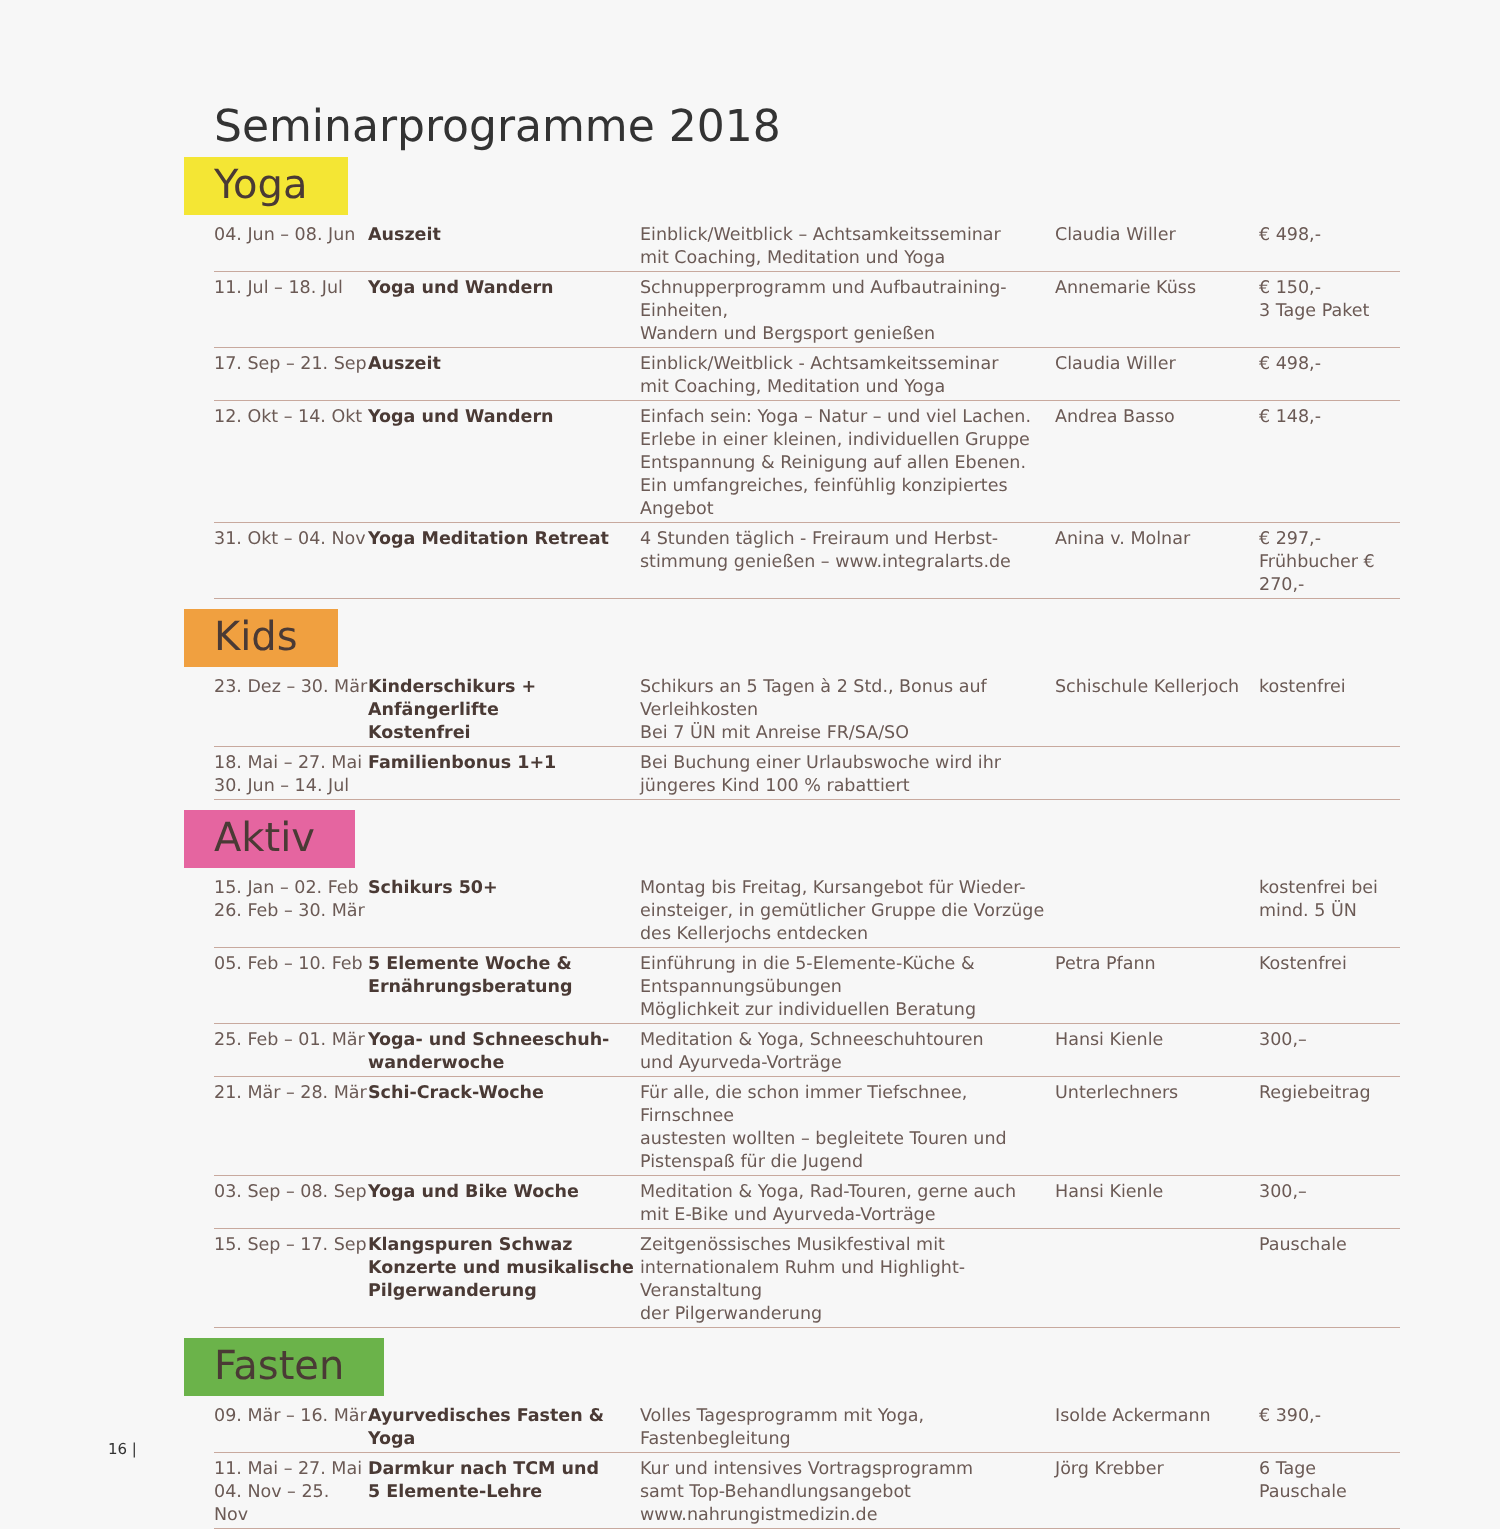Seminarprogramme 2018
Yoga
| 04. Jun – 08. Jun | Auszeit | Einblick/Weitblick – Achtsamkeitsseminar mit Coaching, Meditation und Yoga | Claudia Willer | € 498,- |
| 11. Jul – 18. Jul | Yoga und Wandern | Schnupperprogramm und Aufbautraining-Einheiten, Wandern und Bergsport genießen | Annemarie Küss | € 150,- 3 Tage Paket |
| 17. Sep – 21. Sep | Auszeit | Einblick/Weitblick - Achtsamkeitsseminar mit Coaching, Meditation und Yoga | Claudia Willer | € 498,- |
| 12. Okt – 14. Okt | Yoga und Wandern | Einfach sein: Yoga – Natur – und viel Lachen. Erlebe in einer kleinen, individuellen Gruppe Entspannung & Reinigung auf allen Ebenen. Ein umfangreiches, feinfühlig konzipiertes Angebot | Andrea Basso | € 148,- |
| 31. Okt – 04. Nov | Yoga Meditation Retreat | 4 Stunden täglich - Freiraum und Herbst- stimmung genießen – www.integralarts.de | Anina v. Molnar | € 297,- Frühbucher € 270,- |
Kids
| 23. Dez – 30. Mär | Kinderschikurs + Anfängerlifte Kostenfrei | Schikurs an 5 Tagen à 2 Std., Bonus auf Verleihkosten Bei 7 ÜN mit Anreise FR/SA/SO | Schischule Kellerjoch | kostenfrei |
| 18. Mai – 27. Mai 30. Jun – 14. Jul | Familienbonus 1+1 | Bei Buchung einer Urlaubswoche wird ihr jüngeres Kind 100 % rabattiert | | |
Aktiv
| 15. Jan – 02. Feb 26. Feb – 30. Mär | Schikurs 50+ | Montag bis Freitag, Kursangebot für Wieder- einsteiger, in gemütlicher Gruppe die Vorzüge des Kellerjochs entdecken | | kostenfrei bei mind. 5 ÜN |
| 05. Feb – 10. Feb | 5 Elemente Woche & Ernährungsberatung | Einführung in die 5-Elemente-Küche & Entspannungsübungen Möglichkeit zur individuellen Beratung | Petra Pfann | Kostenfrei |
| 25. Feb – 01. Mär | Yoga- und Schneeschuh- wanderwoche | Meditation & Yoga, Schneeschuhtouren und Ayurveda-Vorträge | Hansi Kienle | 300,– |
| 21. Mär – 28. Mär | Schi-Crack-Woche | Für alle, die schon immer Tiefschnee, Firnschnee austesten wollten – begleitete Touren und Pistenspaß für die Jugend | Unterlechners | Regiebeitrag |
| 03. Sep – 08. Sep | Yoga und Bike Woche | Meditation & Yoga, Rad-Touren, gerne auch mit E-Bike und Ayurveda-Vorträge | Hansi Kienle | 300,– |
| 15. Sep – 17. Sep | Klangspuren Schwaz Konzerte und musikalische Pilgerwanderung | Zeitgenössisches Musikfestival mit internationalem Ruhm und Highlight-Veranstaltung der Pilgerwanderung | | Pauschale |
Fasten
| 09. Mär – 16. Mär | Ayurvedisches Fasten & Yoga | Volles Tagesprogramm mit Yoga, Fastenbegleitung | Isolde Ackermann | € 390,- |
| 11. Mai – 27. Mai 04. Nov – 25. Nov | Darmkur nach TCM und 5 Elemente-Lehre | Kur und intensives Vortragsprogramm samt Top-Behandlungsangebot www.nahrungistmedizin.de | Jörg Krebber | 6 Tage Pauschale |
16 |